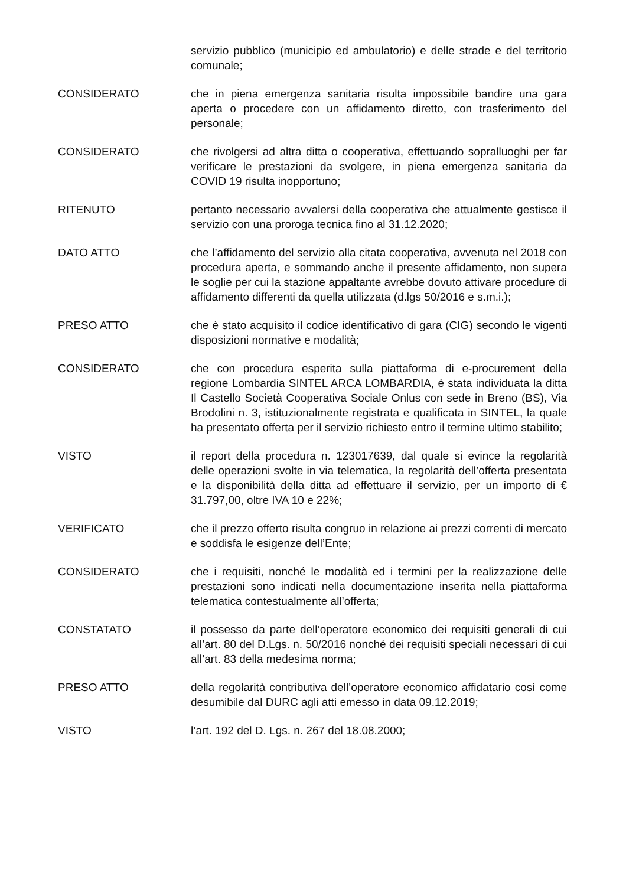servizio pubblico (municipio ed ambulatorio) e delle strade e del territorio comunale;
CONSIDERATO che in piena emergenza sanitaria risulta impossibile bandire una gara aperta o procedere con un affidamento diretto, con trasferimento del personale;
CONSIDERATO che rivolgersi ad altra ditta o cooperativa, effettuando sopralluoghi per far verificare le prestazioni da svolgere, in piena emergenza sanitaria da COVID 19 risulta inopportuno;
RITENUTO pertanto necessario avvalersi della cooperativa che attualmente gestisce il servizio con una proroga tecnica fino al 31.12.2020;
DATO ATTO che l’affidamento del servizio alla citata cooperativa, avvenuta nel 2018 con procedura aperta, e sommando anche il presente affidamento, non supera le soglie per cui la stazione appaltante avrebbe dovuto attivare procedure di affidamento differenti da quella utilizzata (d.lgs 50/2016 e s.m.i.);
PRESO ATTO che è stato acquisito il codice identificativo di gara (CIG) secondo le vigenti disposizioni normative e modalità;
CONSIDERATO che con procedura esperita sulla piattaforma di e-procurement della regione Lombardia SINTEL ARCA LOMBARDIA, è stata individuata la ditta Il Castello Società Cooperativa Sociale Onlus con sede in Breno (BS), Via Brodolini n. 3, istituzionalmente registrata e qualificata in SINTEL, la quale ha presentato offerta per il servizio richiesto entro il termine ultimo stabilito;
VISTO il report della procedura n. 123017639, dal quale si evince la regolarità delle operazioni svolte in via telematica, la regolarità dell’offerta presentata e la disponibilità della ditta ad effettuare il servizio, per un importo di € 31.797,00, oltre IVA 10 e 22%;
VERIFICATO che il prezzo offerto risulta congruo in relazione ai prezzi correnti di mercato e soddisfa le esigenze dell’Ente;
CONSIDERATO che i requisiti, nonché le modalità ed i termini per la realizzazione delle prestazioni sono indicati nella documentazione inserita nella piattaforma telematica contestualmente all’offerta;
CONSTATATO il possesso da parte dell’operatore economico dei requisiti generali di cui all’art. 80 del D.Lgs. n. 50/2016 nonché dei requisiti speciali necessari di cui all’art. 83 della medesima norma;
PRESO ATTO della regolarità contributiva dell’operatore economico affidatario così come desumibile dal DURC agli atti emesso in data 09.12.2019;
VISTO l’art. 192 del D. Lgs. n. 267 del 18.08.2000;